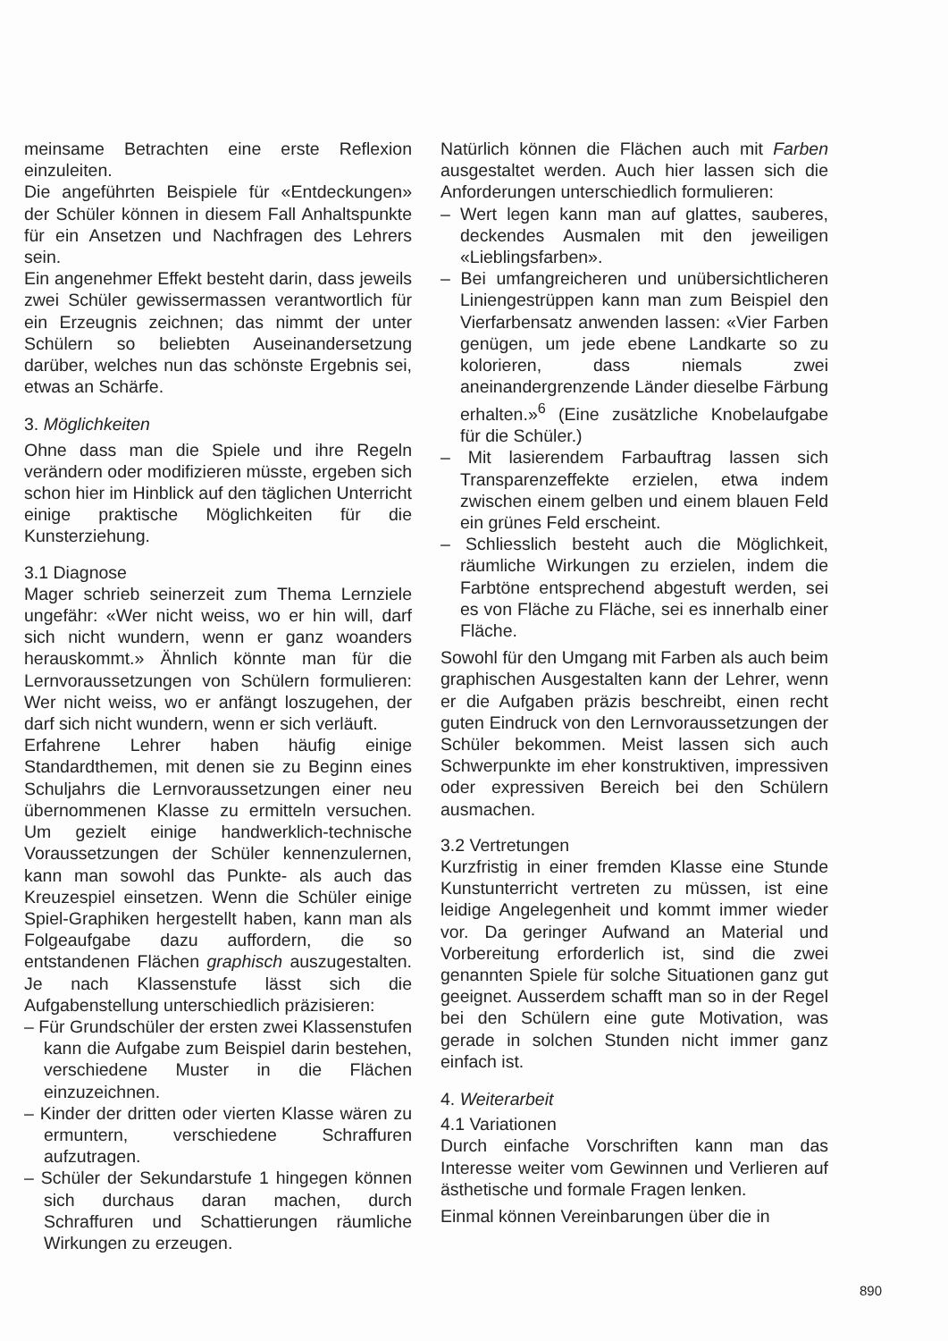meinsame Betrachten eine erste Reflexion einzuleiten.
Die angeführten Beispiele für «Entdeckungen» der Schüler können in diesem Fall Anhaltspunkte für ein Ansetzen und Nachfragen des Lehrers sein.
Ein angenehmer Effekt besteht darin, dass jeweils zwei Schüler gewissermassen verantwortlich für ein Erzeugnis zeichnen; das nimmt der unter Schülern so beliebten Auseinandersetzung darüber, welches nun das schönste Ergebnis sei, etwas an Schärfe.
3. Möglichkeiten
Ohne dass man die Spiele und ihre Regeln verändern oder modifizieren müsste, ergeben sich schon hier im Hinblick auf den täglichen Unterricht einige praktische Möglichkeiten für die Kunsterziehung.
3.1 Diagnose
Mager schrieb seinerzeit zum Thema Lernziele ungefähr: «Wer nicht weiss, wo er hin will, darf sich nicht wundern, wenn er ganz woanders herauskommt.» Ähnlich könnte man für die Lernvoraussetzungen von Schülern formulieren: Wer nicht weiss, wo er anfängt loszugehen, der darf sich nicht wundern, wenn er sich verläuft.
Erfahrene Lehrer haben häufig einige Standardthemen, mit denen sie zu Beginn eines Schuljahrs die Lernvoraussetzungen einer neu übernommenen Klasse zu ermitteln versuchen. Um gezielt einige handwerklich-technische Voraussetzungen der Schüler kennenzulernen, kann man sowohl das Punkte- als auch das Kreuzespiel einsetzen. Wenn die Schüler einige Spiel-Graphiken hergestellt haben, kann man als Folgeaufgabe dazu auffordern, die so entstandenen Flächen graphisch auszugestalten. Je nach Klassenstufe lässt sich die Aufgabenstellung unterschiedlich präzisieren:
– Für Grundschüler der ersten zwei Klassenstufen kann die Aufgabe zum Beispiel darin bestehen, verschiedene Muster in die Flächen einzuzeichnen.
– Kinder der dritten oder vierten Klasse wären zu ermuntern, verschiedene Schraffuren aufzutragen.
– Schüler der Sekundarstufe 1 hingegen können sich durchaus daran machen, durch Schraffuren und Schattierungen räumliche Wirkungen zu erzeugen.
Natürlich können die Flächen auch mit Farben ausgestaltet werden. Auch hier lassen sich die Anforderungen unterschiedlich formulieren:
– Wert legen kann man auf glattes, sauberes, deckendes Ausmalen mit den jeweiligen «Lieblingsfarben».
– Bei umfangreicheren und unübersichtlicheren Liniengestrüppen kann man zum Beispiel den Vierfarbensatz anwenden lassen: «Vier Farben genügen, um jede ebene Landkarte so zu kolorieren, dass niemals zwei aneinandergrenzende Länder dieselbe Färbung erhalten.»<sup>6</sup> (Eine zusätzliche Knobelaufgabe für die Schüler.)
– Mit lasierendem Farbauftrag lassen sich Transparenzeffekte erzielen, etwa indem zwischen einem gelben und einem blauen Feld ein grünes Feld erscheint.
– Schliesslich besteht auch die Möglichkeit, räumliche Wirkungen zu erzielen, indem die Farbtöne entsprechend abgestuft werden, sei es von Fläche zu Fläche, sei es innerhalb einer Fläche.
Sowohl für den Umgang mit Farben als auch beim graphischen Ausgestalten kann der Lehrer, wenn er die Aufgaben präzis beschreibt, einen recht guten Eindruck von den Lernvoraussetzungen der Schüler bekommen. Meist lassen sich auch Schwerpunkte im eher konstruktiven, impressiven oder expressiven Bereich bei den Schülern ausmachen.
3.2 Vertretungen
Kurzfristig in einer fremden Klasse eine Stunde Kunstunterricht vertreten zu müssen, ist eine leidige Angelegenheit und kommt immer wieder vor. Da geringer Aufwand an Material und Vorbereitung erforderlich ist, sind die zwei genannten Spiele für solche Situationen ganz gut geeignet. Ausserdem schafft man so in der Regel bei den Schülern eine gute Motivation, was gerade in solchen Stunden nicht immer ganz einfach ist.
4. Weiterarbeit
4.1 Variationen
Durch einfache Vorschriften kann man das Interesse weiter vom Gewinnen und Verlieren auf ästhetische und formale Fragen lenken.
Einmal können Vereinbarungen über die in
890